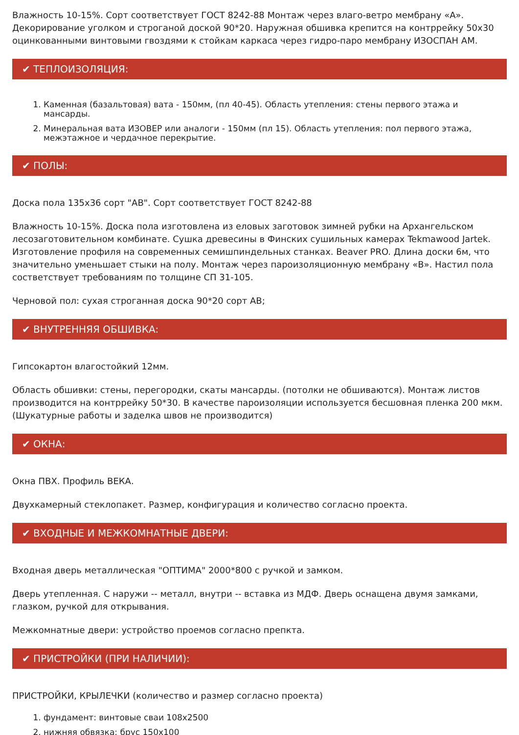Влажность 10-15%. Сорт соответствует ГОСТ 8242-88 Монтаж через влаго-ветро мембрану «А». Декорирование уголком и строганой доской 90*20. Наружная обшивка крепится на контррейку 50х30 оцинкованными винтовыми гвоздями к стойкам каркаса через гидро-паро мембрану ИЗОСПАН АМ.
✔ ТЕПЛОИЗОЛЯЦИЯ:
1. Каменная (базальтовая) вата - 150мм, (пл 40-45). Область утепления: стены первого этажа и мансарды.
2. Минеральная вата ИЗОВЕР или аналоги - 150мм (пл 15). Область утепления: пол первого этажа, межэтажное и чердачное перекрытие.
✔ ПОЛЫ:
Доска пола 135х36 сорт "АВ". Сорт соответствует ГОСТ 8242-88
Влажность 10-15%. Доска пола изготовлена из еловых заготовок зимней рубки на Архангельском лесозаготовительном комбинате. Сушка древесины в Финских сушильных камерах Tekmawood Jartek. Изготовление профиля на современных семишпиндельных станках. Beaver PRO. Длина доски 6м, что значительно уменьшает стыки на полу. Монтаж через пароизоляционную мембрану «В». Настил пола состветствует требованиям по толщине СП 31-105.
Черновой пол: сухая строганная доска 90*20 сорт АВ;
✔ ВНУТРЕННЯЯ ОБШИВКА:
Гипсокартон влагостойкий 12мм.
Область обшивки: стены, перегородки, скаты мансарды. (потолки не обшиваются). Монтаж листов производится на контррейку 50*30. В качестве пароизоляции используется бесшовная пленка 200 мкм. (Шукатурные работы и заделка швов не производится)
✔ ОКНА:
Окна ПВХ. Профиль ВЕКА.
Двухкамерный стеклопакет. Размер, конфигурация и количество согласно проекта.
✔ ВХОДНЫЕ И МЕЖКОМНАТНЫЕ ДВЕРИ:
Входная дверь металлическая "ОПТИМА" 2000*800 с ручкой и замком.
Дверь утепленная. С наружи -- металл, внутри -- вставка из МДФ. Дверь оснащена двумя замками, глазком, ручкой для открывания.
Межкомнатные двери: устройство проемов согласно препкта.
✔ ПРИСТРОЙКИ (ПРИ НАЛИЧИИ):
ПРИСТРОЙКИ, КРЫЛЕЧКИ (количество и размер согласно проекта)
1. фундамент: винтовые сваи 108х2500
2. нижняя обвязка: брус 150х100